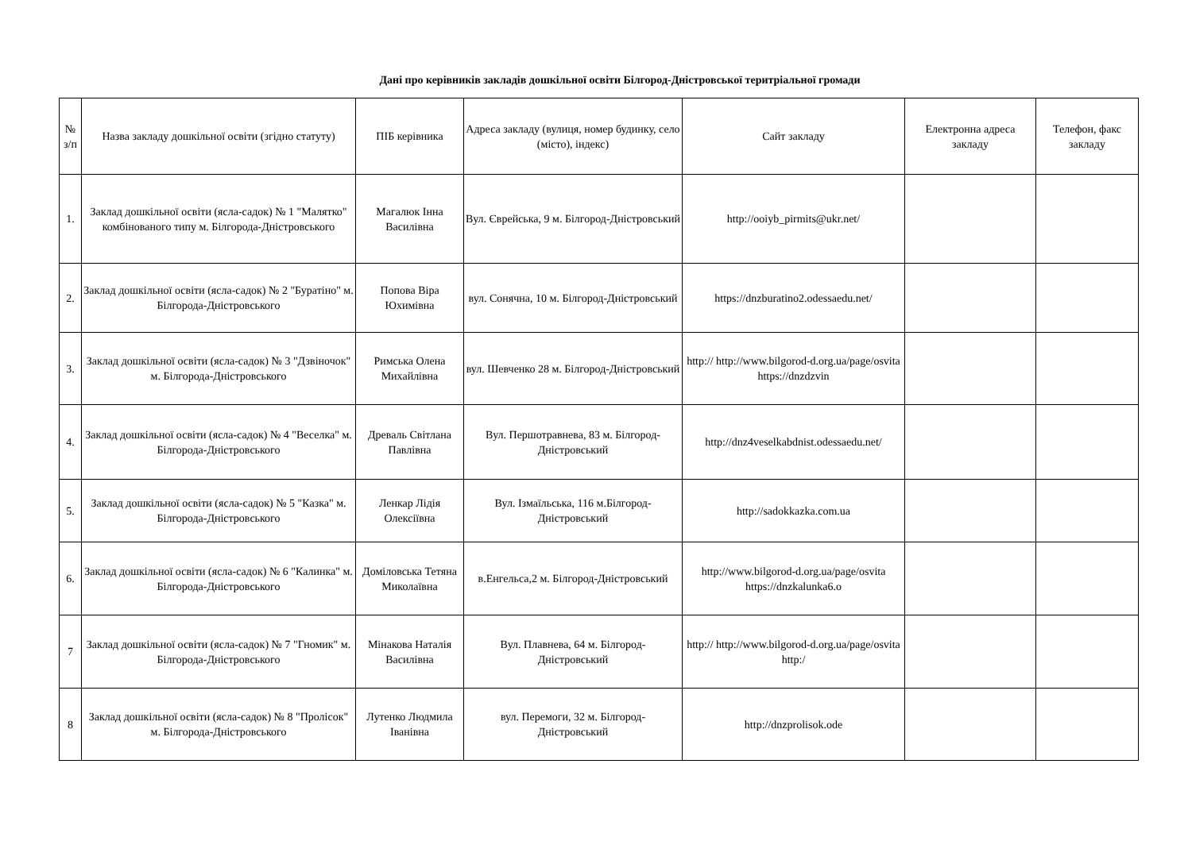Дані про керівників закладів дошкільної освіти Білгород-Дністровської теритріальної громади
| № з/п | Назва закладу дошкільної освіти (згідно статуту) | ПІБ керівника | Адреса закладу (вулиця, номер будинку, село (місто), індекс) | Сайт закладу | Електронна адреса закладу | Телефон, факс закладу |
| --- | --- | --- | --- | --- | --- | --- |
| 1. | Заклад дошкільної освіти (ясла-садок) № 1 "Малятко" комбінованого типу м. Білгорода-Дністровського | Магалюк Інна Василівна | Вул. Єврейська, 9 м. Білгород-Дністровський | http://ooiyb_pirmits@ukr.net/ | | |
| 2. | Заклад дошкільної освіти (ясла-садок) № 2 "Буратіно" м. Білгорода-Дністровського | Попова Віра Юхимівна | вул. Сонячна, 10 м. Білгород-Дністровський | https://dnzburatino2.odessaedu.net/ | | |
| 3. | Заклад дошкільної освіти (ясла-садок) № 3 "Дзвіночок" м. Білгорода-Дністровського | Римська Олена Михайлівна | вул. Шевченко 28 м. Білгород-Дністровський | http:// http://www.bilgorod-d.org.ua/page/osvita https://dnzdzvin | | |
| 4. | Заклад дошкільної освіти (ясла-садок) № 4 "Веселка" м. Білгорода-Дністровського | Древаль Світлана Павлівна | Вул. Першотравнева, 83 м. Білгород-Дністровський | http://dnz4veselkabdnist.odessaedu.net/ | | |
| 5. | Заклад дошкільної освіти (ясла-садок) № 5 "Казка" м. Білгорода-Дністровського | Ленкар Лідія Олексіївна | Вул. Ізмаїльська, 116 м.Білгород-Дністровський | http://sadokkazka.com.ua | | |
| 6. | Заклад дошкільної освіти (ясла-садок) № 6 "Калинка" м. Білгорода-Дністровського | Доміловська Тетяна Миколаївна | в.Енгельса,2 м. Білгород-Дністровський | http://www.bilgorod-d.org.ua/page/osvita https://dnzkalunka6.o | | |
| 7 | Заклад дошкільної освіти (ясла-садок) № 7 "Гномик" м. Білгорода-Дністровського | Мінакова Наталія Василівна | Вул. Плавнева, 64 м. Білгород-Дністровський | http:// http://www.bilgorod-d.org.ua/page/osvita http:/ | | |
| 8 | Заклад дошкільної освіти (ясла-садок) № 8 "Пролісок" м. Білгорода-Дністровського | Лутенко Людмила Іванівна | вул. Перемоги, 32 м. Білгород-Дністровський | http://dnzprolisok.ode | | |